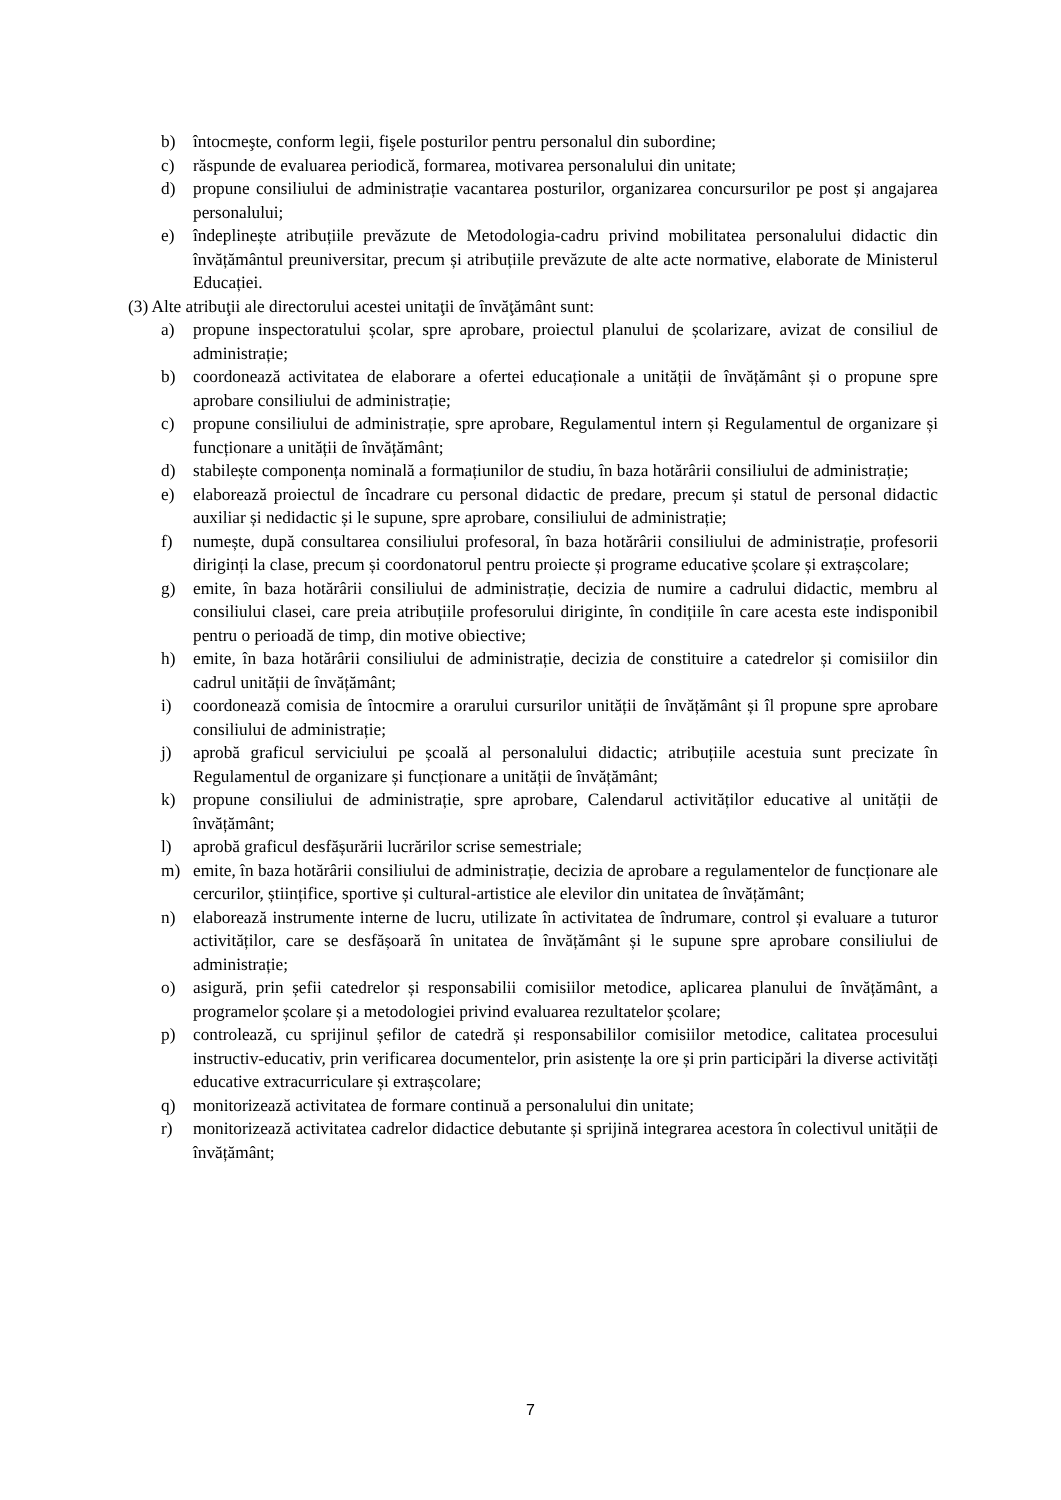b) întocmeşte, conform legii, fişele posturilor pentru personalul din subordine;
c) răspunde de evaluarea periodică, formarea, motivarea personalului din unitate;
d) propune consiliului de administrație vacantarea posturilor, organizarea concursurilor pe post și angajarea personalului;
e) îndeplinește atribuțiile prevăzute de Metodologia-cadru privind mobilitatea personalului didactic din învățământul preuniversitar, precum și atribuțiile prevăzute de alte acte normative, elaborate de Ministerul Educației.
(3) Alte atribuţii ale directorului acestei unitaţii de învăţământ sunt:
a) propune inspectoratului școlar, spre aprobare, proiectul planului de școlarizare, avizat de consiliul de administrație;
b) coordonează activitatea de elaborare a ofertei educaționale a unității de învățământ și o propune spre aprobare consiliului de administrație;
c) propune consiliului de administrație, spre aprobare, Regulamentul intern și Regulamentul de organizare și funcționare a unității de învățământ;
d) stabilește componența nominală a formațiunilor de studiu, în baza hotărârii consiliului de administrație;
e) elaborează proiectul de încadrare cu personal didactic de predare, precum și statul de personal didactic auxiliar și nedidactic și le supune, spre aprobare, consiliului de administrație;
f) numește, după consultarea consiliului profesoral, în baza hotărârii consiliului de administrație, profesorii diriginți la clase, precum și coordonatorul pentru proiecte și programe educative școlare și extrașcolare;
g) emite, în baza hotărârii consiliului de administrație, decizia de numire a cadrului didactic, membru al consiliului clasei, care preia atribuțiile profesorului diriginte, în condițiile în care acesta este indisponibil pentru o perioadă de timp, din motive obiective;
h) emite, în baza hotărârii consiliului de administrație, decizia de constituire a catedrelor și comisiilor din cadrul unității de învățământ;
i) coordonează comisia de întocmire a orarului cursurilor unității de învățământ și îl propune spre aprobare consiliului de administrație;
j) aprobă graficul serviciului pe școală al personalului didactic; atribuțiile acestuia sunt precizate în Regulamentul de organizare și funcționare a unității de învățământ;
k) propune consiliului de administrație, spre aprobare, Calendarul activităților educative al unității de învățământ;
l) aprobă graficul desfășurării lucrărilor scrise semestriale;
m) emite, în baza hotărârii consiliului de administrație, decizia de aprobare a regulamentelor de funcționare ale cercurilor, științifice, sportive și cultural-artistice ale elevilor din unitatea de învățământ;
n) elaborează instrumente interne de lucru, utilizate în activitatea de îndrumare, control și evaluare a tuturor activităților, care se desfășoară în unitatea de învățământ și le supune spre aprobare consiliului de administrație;
o) asigură, prin șefii catedrelor și responsabilii comisiilor metodice, aplicarea planului de învățământ, a programelor școlare și a metodologiei privind evaluarea rezultatelor școlare;
p) controlează, cu sprijinul șefilor de catedră și responsabililor comisiilor metodice, calitatea procesului instructiv-educativ, prin verificarea documentelor, prin asistențe la ore și prin participări la diverse activități educative extracurriculare și extrașcolare;
q) monitorizează activitatea de formare continuă a personalului din unitate;
r) monitorizează activitatea cadrelor didactice debutante și sprijină integrarea acestora în colectivul unității de învățământ;
7